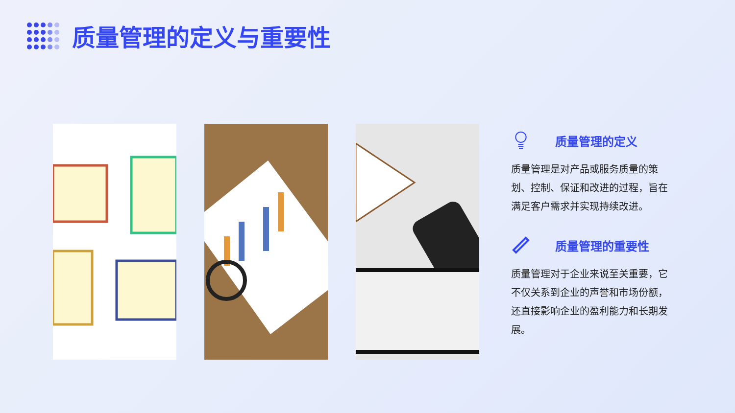质量管理的定义与重要性
质量管理的定义
质量管理是对产品或服务质量的策划、控制、保证和改进的过程，旨在满足客户需求并实现持续改进。
质量管理的重要性
质量管理对于企业来说至关重要，它不仅关系到企业的声誉和市场份额，还直接影响企业的盈利能力和长期发展。